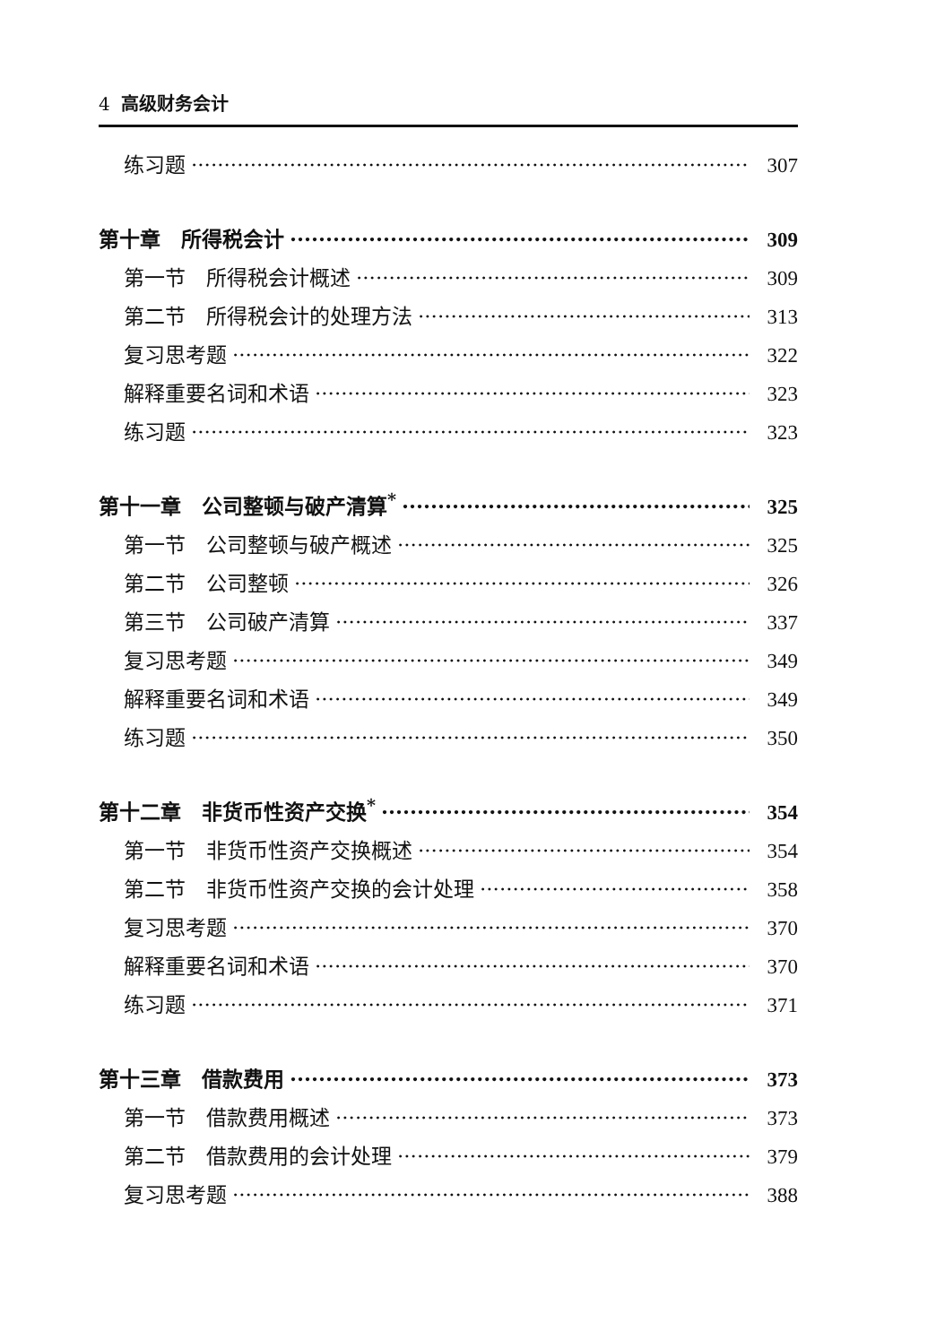4 高级财务会计
练习题 307
第十章　所得税会计 309
第一节　所得税会计概述 309
第二节　所得税会计的处理方法 313
复习思考题 322
解释重要名词和术语 323
练习题 323
第十一章　公司整顿与破产清算<sup>*</sup> 325
第一节　公司整顿与破产概述 325
第二节　公司整顿 326
第三节　公司破产清算 337
复习思考题 349
解释重要名词和术语 349
练习题 350
第十二章　非货币性资产交换<sup>*</sup> 354
第一节　非货币性资产交换概述 354
第二节　非货币性资产交换的会计处理 358
复习思考题 370
解释重要名词和术语 370
练习题 371
第十三章　借款费用 373
第一节　借款费用概述 373
第二节　借款费用的会计处理 379
复习思考题 388